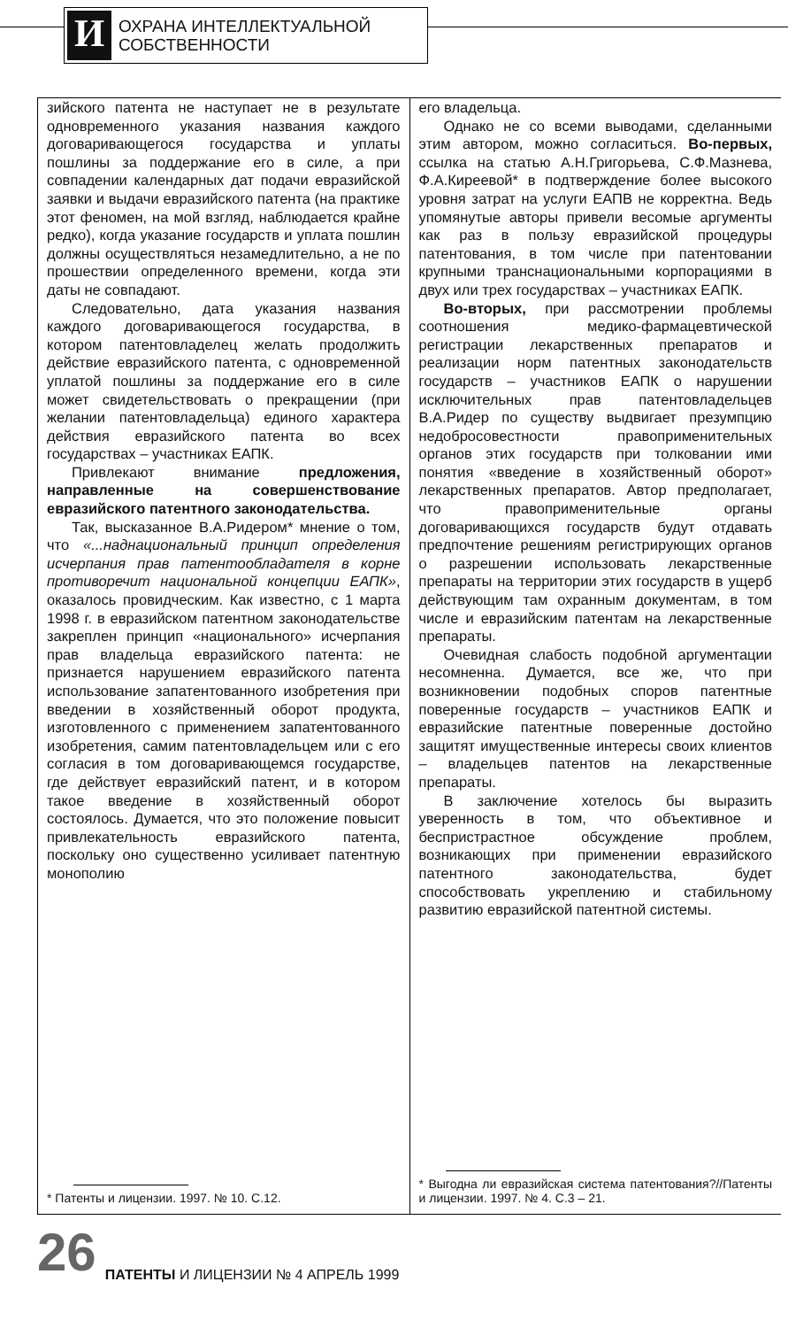И
ОХРАНА ИНТЕЛЛЕКТУАЛЬНОЙ
СОБСТВЕННОСТИ
зийского патента не наступает не в результате одновременного указания названия каждого договаривающегося государства и уплаты пошлины за поддержание его в силе, а при совпадении календарных дат подачи евразийской заявки и выдачи евразийского патента (на практике этот феномен, на мой взгляд, наблюдается крайне редко), когда указание государств и уплата пошлин должны осуществляться незамедлительно, а не по прошествии определенного времени, когда эти даты не совпадают.
Следовательно, дата указания названия каждого договаривающегося государства, в котором патентовладелец желать продолжить действие евразийского патента, с одновременной уплатой пошлины за поддержание его в силе может свидетельствовать о прекращении (при желании патентовладельца) единого характера действия евразийского патента во всех государствах – участниках ЕАПК.
Привлекают внимание предложения, направленные на совершенствование евразийского патентного законодательства.
Так, высказанное В.А.Ридером* мнение о том, что «...наднациональный принцип определения исчерпания прав патентообладателя в корне противоречит национальной концепции ЕАПК», оказалось провидческим. Как известно, с 1 марта 1998 г. в евразийском патентном законодательстве закреплен принцип «национального» исчерпания прав владельца евразийского патента: не признается нарушением евразийского патента использование запатентованного изобретения при введении в хозяйственный оборот продукта, изготовленного с применением запатентованного изобретения, самим патентовладельцем или с его согласия в том договаривающемся государстве, где действует евразийский патент, и в котором такое введение в хозяйственный оборот состоялось. Думается, что это положение повысит привлекательность евразийского патента, поскольку оно существенно усиливает патентную монополию
* Патенты и лицензии. 1997. № 10. С.12.
его владельца.
Однако не со всеми выводами, сделанными этим автором, можно согласиться. Во-первых, ссылка на статью А.Н.Григорьева, С.Ф.Мазнева, Ф.А.Киреевой* в подтверждение более высокого уровня затрат на услуги ЕАПВ не корректна. Ведь упомянутые авторы привели весомые аргументы как раз в пользу евразийской процедуры патентования, в том числе при патентовании крупными транснациональными корпорациями в двух или трех государствах – участниках ЕАПК.
Во-вторых, при рассмотрении проблемы соотношения медико-фармацевтической регистрации лекарственных препаратов и реализации норм патентных законодательств государств – участников ЕАПК о нарушении исключительных прав патентовладельцев В.А.Ридер по существу выдвигает презумпцию недобросовестности правоприменительных органов этих государств при толковании ими понятия «введение в хозяйственный оборот» лекарственных препаратов. Автор предполагает, что правоприменительные органы договаривающихся государств будут отдавать предпочтение решениям регистрирующих органов о разрешении использовать лекарственные препараты на территории этих государств в ущерб действующим там охранным документам, в том числе и евразийским патентам на лекарственные препараты.
Очевидная слабость подобной аргументации несомненна. Думается, все же, что при возникновении подобных споров патентные поверенные государств – участников ЕАПК и евразийские патентные поверенные достойно защитят имущественные интересы своих клиентов – владельцев патентов на лекарственные препараты.
В заключение хотелось бы выразить уверенность в том, что объективное и беспристрастное обсуждение проблем, возникающих при применении евразийского патентного законодательства, будет способствовать укреплению и стабильному развитию евразийской патентной системы.
* Выгодна ли евразийская система патентования?//Патенты и лицензии. 1997. № 4. С.3 – 21.
26 ПАТЕНТЫ И ЛИЦЕНЗИИ № 4 АПРЕЛЬ 1999